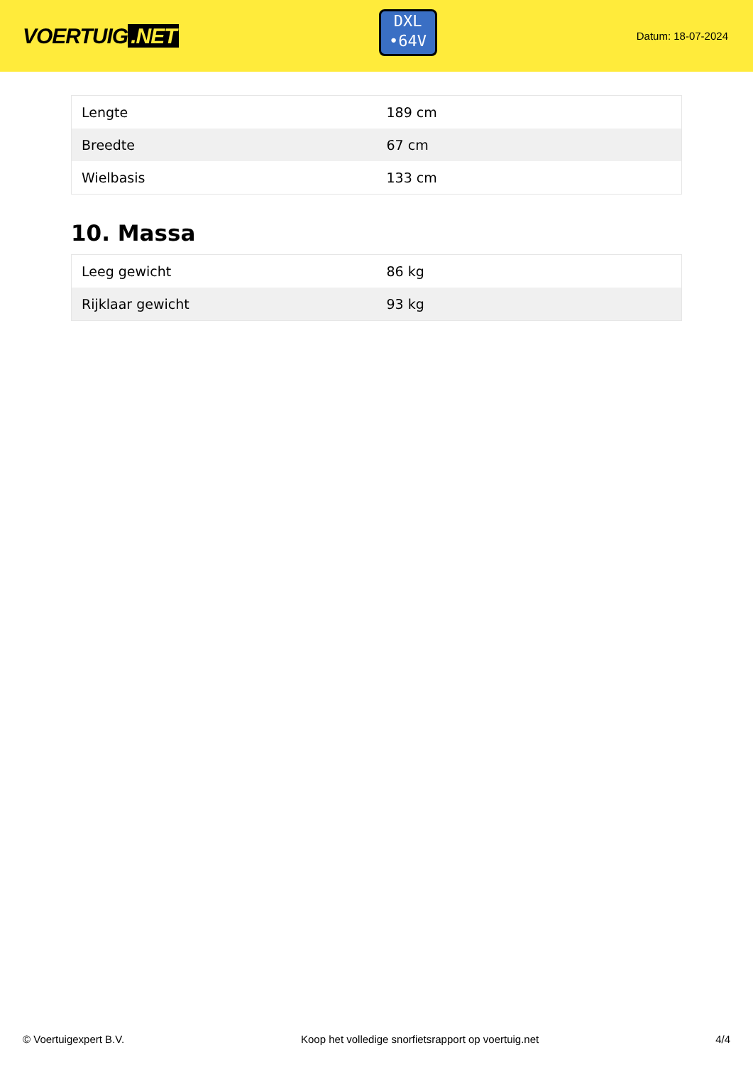VOERTUIG.NET
DXL
•64V
Datum: 18-07-2024
| Lengte | 189 cm |
| Breedte | 67 cm |
| Wielbasis | 133 cm |
10. Massa
| Leeg gewicht | 86 kg |
| Rijklaar gewicht | 93 kg |
© Voertuigexpert B.V. Koop het volledige snorfietsrapport op voertuig.net 4/4